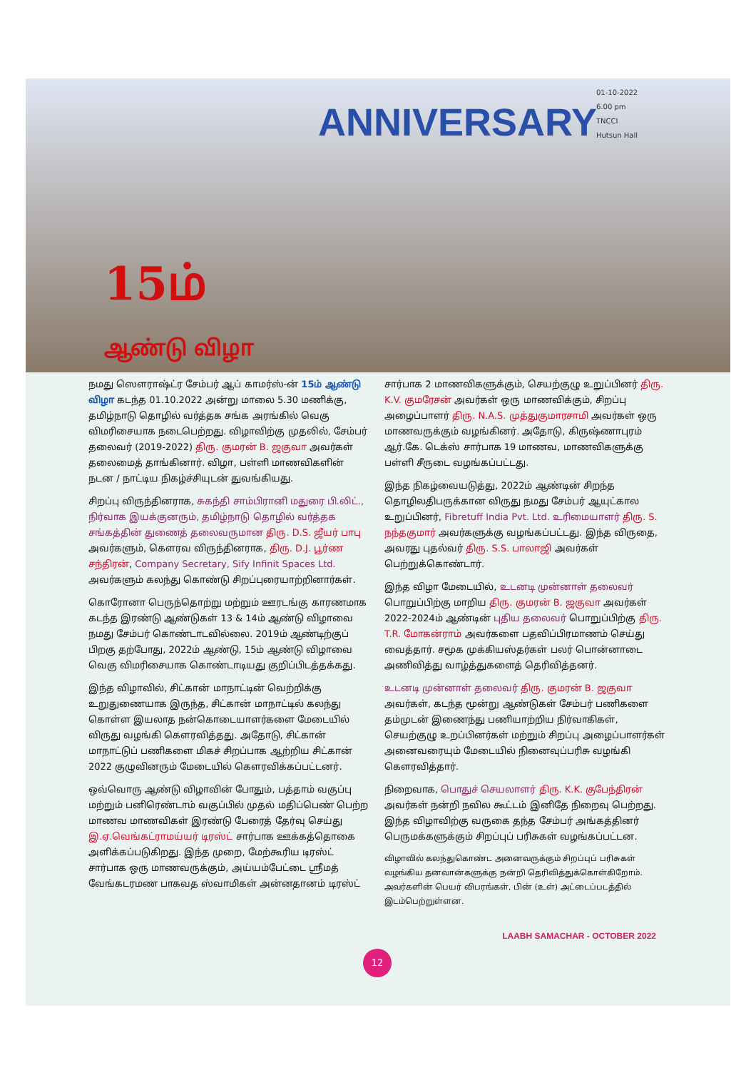ANNIVERSARY
01-10-2022
6.00 pm
TNCCI
Hutsun Hall
15ம்
ஆண்டு விழா
நமது ஸௌராஷ்ட்ர சேம்பர் ஆப் காமர்ஸ்-ன் 15ம் ஆண்டு விழா கடந்த 01.10.2022 அன்று மாலை 5.30 மணிக்கு, தமிழ்நாடு தொழில் வர்த்தக சங்க அரங்கில் வெகு விமரிசையாக நடைபெற்றது. விழாவிற்கு முதலில், சேம்பர் தலைவர் (2019-2022) திரு. குமரன் B. ஜகுவா அவர்கள் தலைமைத் தாங்கினார். விழா, பள்ளி மாணவிகளின் நடன / நாட்டிய நிகழ்ச்சியுடன் துவங்கியது.
சிறப்பு விருந்தினராக, சுகந்தி சாம்பிரானி மதுரை பி.லிட்., நிர்வாக இயக்குனரும், தமிழ்நாடு தொழில் வர்த்தக சங்கத்தின் துணைத் தலைவருமான திரு. D.S. ஜீயர் பாபு அவர்களும், கௌரவ விருந்தினராக, திரு. D.J. பூர்ண சந்திரன், Company Secretary, Sify Infinit Spaces Ltd. அவர்களும் கலந்து கொண்டு சிறப்புரையாற்றினார்கள்.
கொரோனா பெருந்தொற்று மற்றும் ஊரடங்கு காரணமாக கடந்த இரண்டு ஆண்டுகள் 13 & 14ம் ஆண்டு விழாவை நமது சேம்பர் கொண்டாடவில்லை. 2019ம் ஆண்டிற்குப் பிறகு தற்போது, 2022ம் ஆண்டு, 15ம் ஆண்டு விழாவை வெகு விமரிசையாக கொண்டாடியது குறிப்பிடத்தக்கது.
இந்த விழாவில், சிட்கான் மாநாட்டின் வெற்றிக்கு உறுதுணையாக இருந்த, சிட்கான் மாநாட்டில் கலந்து கொள்ள இயலாத நன்கொடையாளர்களை மேடையில் விருது வழங்கி கௌரவித்தது. அதோடு, சிட்கான் மாநாட்டுப் பணிகளை மிகச் சிறப்பாக ஆற்றிய சிட்கான் 2022 குழுவினரும் மேடையில் கௌரவிக்கப்பட்டனர்.
ஒவ்வொரு ஆண்டு விழாவின் போதும், பத்தாம் வகுப்பு மற்றும் பனிரெண்டாம் வகுப்பில் முதல் மதிப்பெண் பெற்ற மாணவ மாணவிகள் இரண்டு பேரைத் தேர்வு செய்து இ.ஏ.வெங்கட்ராமய்யர் டிரஸ்ட் சார்பாக ஊக்கத்தொகை அளிக்கப்படுகிறது. இந்த முறை, மேற்கூரிய டிரஸ்ட் சார்பாக ஒரு மாணவருக்கும், அய்யம்பேட்டை ஸ்ரீமத் வேங்கடரமண பாகவத ஸ்வாமிகள் அன்னதானம் டிரஸ்ட்
சார்பாக 2 மாணவிகளுக்கும், செயற்குழு உறுப்பினர் திரு. K.V. குமரேசன் அவர்கள் ஒரு மாணவிக்கும், சிறப்பு அழைப்பாளர் திரு. N.A.S. முத்துகுமாரசாமி அவர்கள் ஒரு மாணவருக்கும் வழங்கினர். அதோடு, கிருஷ்ணாபுரம் ஆர்.கே. டெக்ஸ் சார்பாக 19 மாணவ, மாணவிகளுக்கு பள்ளி சீருடை வழங்கப்பட்டது.
இந்த நிகழ்வையடுத்து, 2022ம் ஆண்டின் சிறந்த தொழிலதிபருக்கான விருது நமது சேம்பர் ஆயுட்கால உறுப்பினர், Fibretuff India Pvt. Ltd. உரிமையாளர் திரு. S. நந்தகுமார் அவர்களுக்கு வழங்கப்பட்டது. இந்த விருதை, அவரது புதல்வர் திரு. S.S. பாலாஜி அவர்கள் பெற்றுக்கொண்டார்.
இந்த விழா மேடையில், உடனடி முன்னாள் தலைவர் பொறுப்பிற்கு மாறிய திரு. குமரன் B. ஜகுவா அவர்கள் 2022-2024ம் ஆண்டின் புதிய தலைவர் பொறுப்பிற்கு திரு. T.R. மோகன்ராம் அவர்களை பதவிப்பிரமாணம் செய்து வைத்தார். சமூக முக்கியஸ்தர்கள் பலர் பொன்னாடை அணிவித்து வாழ்த்துகளைத் தெரிவித்தனர்.
உடனடி முன்னாள் தலைவர் திரு. குமரன் B. ஜகுவா அவர்கள், கடந்த மூன்று ஆண்டுகள் சேம்பர் பணிகளை தம்முடன் இணைந்து பணியாற்றிய நிர்வாகிகள், செயற்குழு உறப்பினர்கள் மற்றும் சிறப்பு அழைப்பாளர்கள் அனைவரையும் மேடையில் நினைவுப்பரிசு வழங்கி கௌரவித்தார்.
நிறைவாக, பொதுச் செயலாளர் திரு. K.K. குபேந்திரன் அவர்கள் நன்றி நவில கூட்டம் இனிதே நிறைவு பெற்றது. இந்த விழாவிற்கு வருகை தந்த சேம்பர் அங்கத்தினர் பெருமக்களுக்கும் சிறப்புப் பரிசுகள் வழங்கப்பட்டன.
விழாவில் கலந்துகொண்ட அனைவருக்கும் சிறப்புப் பரிசுகள் வழங்கிய தனவான்களுக்கு நன்றி தெரிவித்துக்கொள்கிறோம். அவர்களின் பெயர் விபரங்கள், பின் (உள்) அட்டைப்படத்தில் இடம்பெற்றுள்ளன.
LAABH SAMACHAR - OCTOBER 2022
12